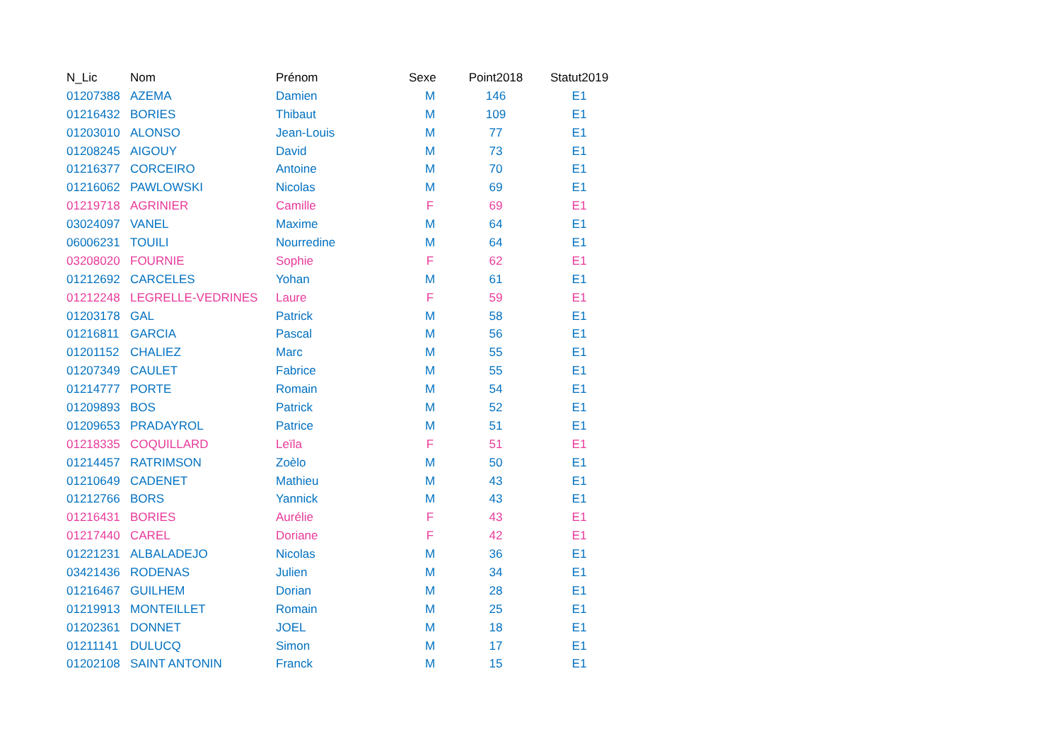| N_Lic | Nom | Prénom | Sexe | Point2018 | Statut2019 |
| --- | --- | --- | --- | --- | --- |
| 01207388 | AZEMA | Damien | M | 146 | E1 |
| 01216432 | BORIES | Thibaut | M | 109 | E1 |
| 01203010 | ALONSO | Jean-Louis | M | 77 | E1 |
| 01208245 | AIGOUY | David | M | 73 | E1 |
| 01216377 | CORCEIRO | Antoine | M | 70 | E1 |
| 01216062 | PAWLOWSKI | Nicolas | M | 69 | E1 |
| 01219718 | AGRINIER | Camille | F | 69 | E1 |
| 03024097 | VANEL | Maxime | M | 64 | E1 |
| 06006231 | TOUILI | Nourredine | M | 64 | E1 |
| 03208020 | FOURNIE | Sophie | F | 62 | E1 |
| 01212692 | CARCELES | Yohan | M | 61 | E1 |
| 01212248 | LEGRELLE-VEDRINES | Laure | F | 59 | E1 |
| 01203178 | GAL | Patrick | M | 58 | E1 |
| 01216811 | GARCIA | Pascal | M | 56 | E1 |
| 01201152 | CHALIEZ | Marc | M | 55 | E1 |
| 01207349 | CAULET | Fabrice | M | 55 | E1 |
| 01214777 | PORTE | Romain | M | 54 | E1 |
| 01209893 | BOS | Patrick | M | 52 | E1 |
| 01209653 | PRADAYROL | Patrice | M | 51 | E1 |
| 01218335 | COQUILLARD | Leïla | F | 51 | E1 |
| 01214457 | RATRIMSON | Zoèlo | M | 50 | E1 |
| 01210649 | CADENET | Mathieu | M | 43 | E1 |
| 01212766 | BORS | Yannick | M | 43 | E1 |
| 01216431 | BORIES | Aurélie | F | 43 | E1 |
| 01217440 | CAREL | Doriane | F | 42 | E1 |
| 01221231 | ALBALADEJO | Nicolas | M | 36 | E1 |
| 03421436 | RODENAS | Julien | M | 34 | E1 |
| 01216467 | GUILHEM | Dorian | M | 28 | E1 |
| 01219913 | MONTEILLET | Romain | M | 25 | E1 |
| 01202361 | DONNET | JOEL | M | 18 | E1 |
| 01211141 | DULUCQ | Simon | M | 17 | E1 |
| 01202108 | SAINT ANTONIN | Franck | M | 15 | E1 |